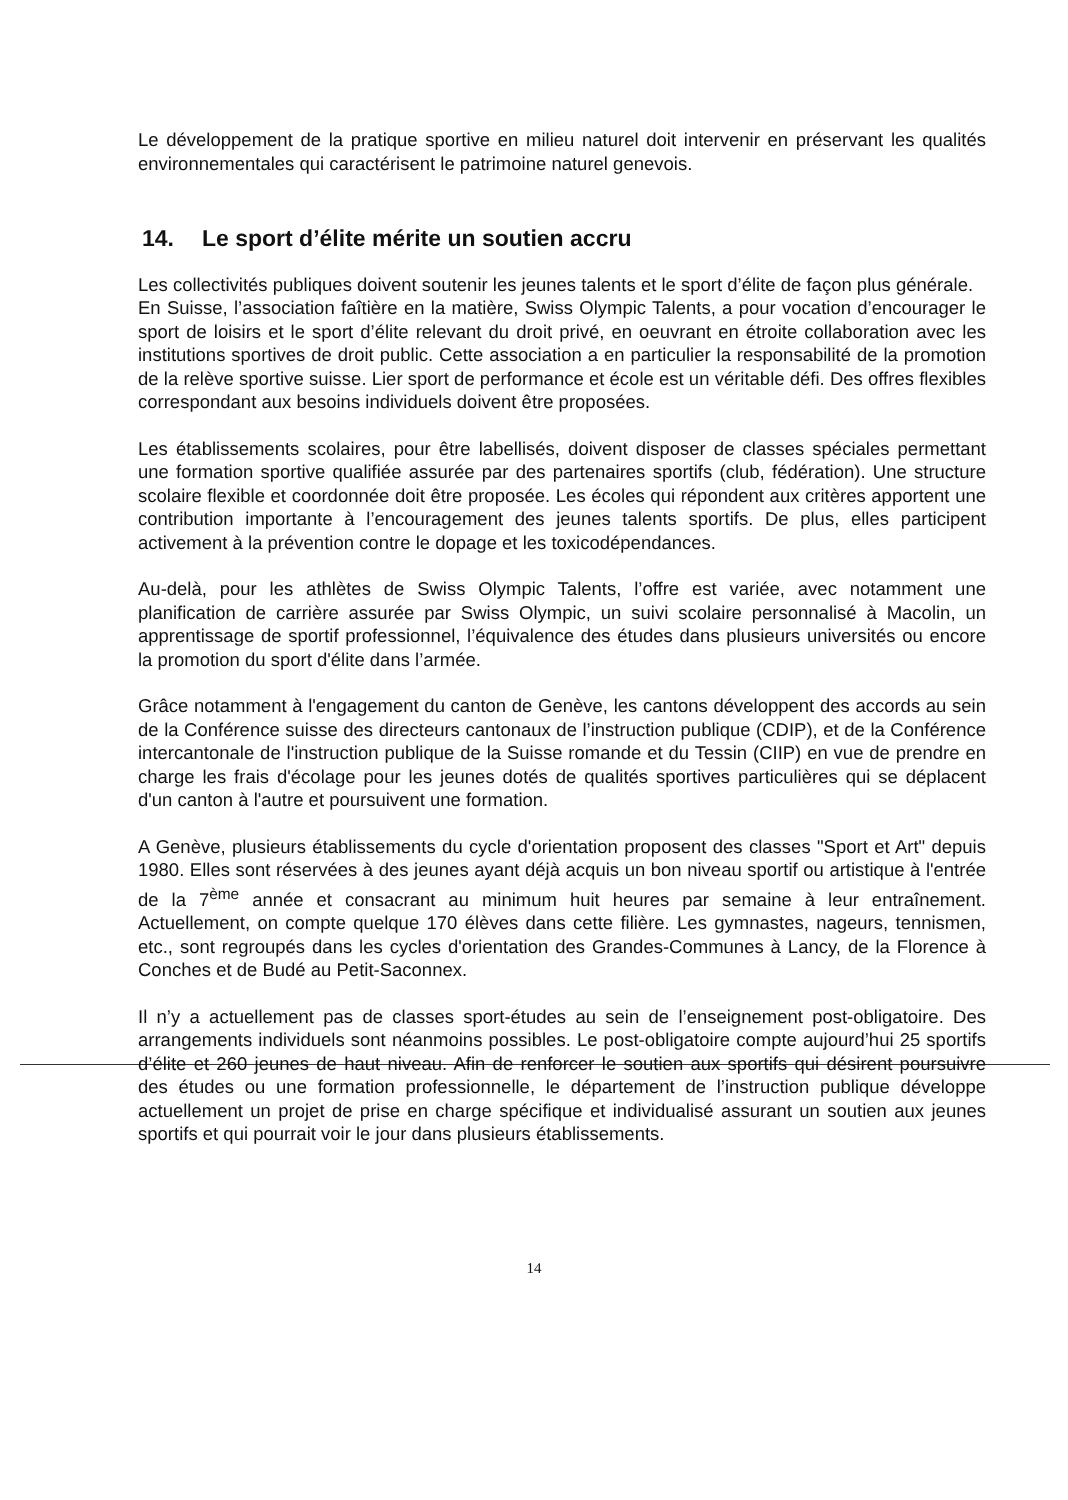Le développement de la pratique sportive en milieu naturel doit intervenir en préservant les qualités environnementales qui caractérisent le patrimoine naturel genevois.
14. Le sport d’élite mérite un soutien accru
Les collectivités publiques doivent soutenir les jeunes talents et le sport d’élite de façon plus générale.
En Suisse, l’association faîtière en la matière, Swiss Olympic Talents, a pour vocation d’encourager le sport de loisirs et le sport d’élite relevant du droit privé, en oeuvrant en étroite collaboration avec les institutions sportives de droit public. Cette association a en particulier la responsabilité de la promotion de la relève sportive suisse. Lier sport de performance et école est un véritable défi. Des offres flexibles correspondant aux besoins individuels doivent être proposées.
Les établissements scolaires, pour être labellisés, doivent disposer de classes spéciales permettant une formation sportive qualifiée assurée par des partenaires sportifs (club, fédération). Une structure scolaire flexible et coordonnée doit être proposée. Les écoles qui répondent aux critères apportent une contribution importante à l’encouragement des jeunes talents sportifs. De plus, elles participent activement à la prévention contre le dopage et les toxicodépendances.
Au-delà, pour les athlètes de Swiss Olympic Talents, l’offre est variée, avec notamment une planification de carrière assurée par Swiss Olympic, un suivi scolaire personnalisé à Macolin, un apprentissage de sportif professionnel, l’équivalence des études dans plusieurs universités ou encore la promotion du sport d'élite dans l’armée.
Grâce notamment à l'engagement du canton de Genève, les cantons développent des accords au sein de la Conférence suisse des directeurs cantonaux de l’instruction publique (CDIP), et de la Conférence intercantonale de l'instruction publique de la Suisse romande et du Tessin (CIIP) en vue de prendre en charge les frais d'écolage pour les jeunes dotés de qualités sportives particulières qui se déplacent d'un canton à l'autre et poursuivent une formation.
A Genève, plusieurs établissements du cycle d'orientation proposent des classes "Sport et Art" depuis 1980. Elles sont réservées à des jeunes ayant déjà acquis un bon niveau sportif ou artistique à l'entrée de la 7<sup>ème</sup> année et consacrant au minimum huit heures par semaine à leur entraînement. Actuellement, on compte quelque 170 élèves dans cette filière. Les gymnastes, nageurs, tennismen, etc., sont regroupés dans les cycles d'orientation des Grandes-Communes à Lancy, de la Florence à Conches et de Budé au Petit-Saconnex.
Il n’y a actuellement pas de classes sport-études au sein de l’enseignement post-obligatoire. Des arrangements individuels sont néanmoins possibles. Le post-obligatoire compte aujourd’hui 25 sportifs d’élite et 260 jeunes de haut niveau. Afin de renforcer le soutien aux sportifs qui désirent poursuivre des études ou une formation professionnelle, le département de l’instruction publique développe actuellement un projet de prise en charge spécifique et individualisé assurant un soutien aux jeunes sportifs et qui pourrait voir le jour dans plusieurs établissements.
14